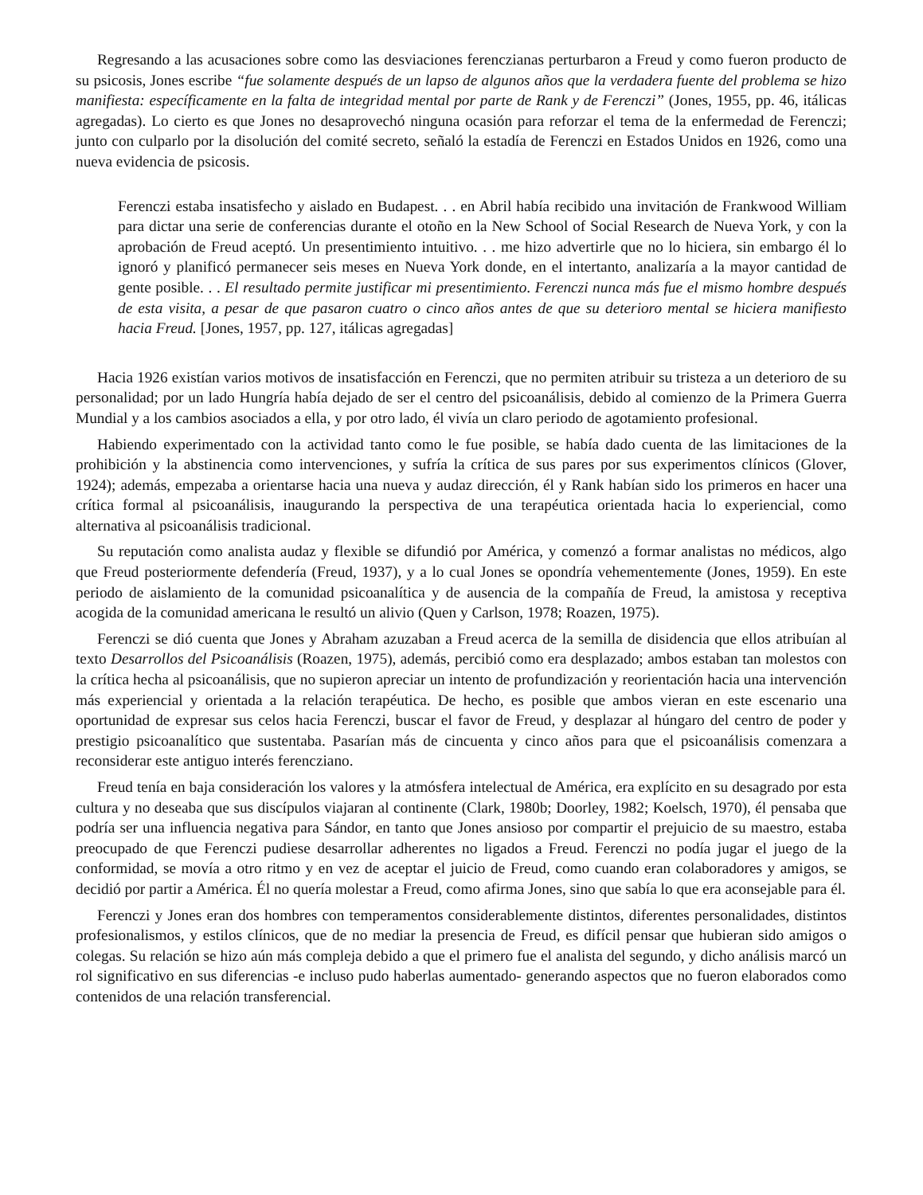Regresando a las acusaciones sobre como las desviaciones ferenczianas perturbaron a Freud y como fueron producto de su psicosis, Jones escribe “fue solamente después de un lapso de algunos años que la verdadera fuente del problema se hizo manifiesta: específicamente en la falta de integridad mental por parte de Rank y de Ferenczi” (Jones, 1955, pp. 46, itálicas agregadas). Lo cierto es que Jones no desaprovechó ninguna ocasión para reforzar el tema de la enfermedad de Ferenczi; junto con culparlo por la disolución del comité secreto, señaló la estadía de Ferenczi en Estados Unidos en 1926, como una nueva evidencia de psicosis.
Ferenczi estaba insatisfecho y aislado en Budapest. . . en Abril había recibido una invitación de Frankwood William para dictar una serie de conferencias durante el otoño en la New School of Social Research de Nueva York, y con la aprobación de Freud aceptó. Un presentimiento intuitivo. . . me hizo advertirle que no lo hiciera, sin embargo él lo ignoró y planificó permanecer seis meses en Nueva York donde, en el intertanto, analizaría a la mayor cantidad de gente posible. . . El resultado permite justificar mi presentimiento. Ferenczi nunca más fue el mismo hombre después de esta visita, a pesar de que pasaron cuatro o cinco años antes de que su deterioro mental se hiciera manifiesto hacia Freud. [Jones, 1957, pp. 127, itálicas agregadas]
Hacia 1926 existían varios motivos de insatisfacción en Ferenczi, que no permiten atribuir su tristeza a un deterioro de su personalidad; por un lado Hungría había dejado de ser el centro del psicoanálisis, debido al comienzo de la Primera Guerra Mundial y a los cambios asociados a ella, y por otro lado, él vivía un claro periodo de agotamiento profesional.
Habiendo experimentado con la actividad tanto como le fue posible, se había dado cuenta de las limitaciones de la prohibición y la abstinencia como intervenciones, y sufría la crítica de sus pares por sus experimentos clínicos (Glover, 1924); además, empezaba a orientarse hacia una nueva y audaz dirección, él y Rank habían sido los primeros en hacer una crítica formal al psicoanálisis, inaugurando la perspectiva de una terapéutica orientada hacia lo experiencial, como alternativa al psicoanálisis tradicional.
Su reputación como analista audaz y flexible se difundió por América, y comenzó a formar analistas no médicos, algo que Freud posteriormente defendería (Freud, 1937), y a lo cual Jones se opondría vehementemente (Jones, 1959). En este periodo de aislamiento de la comunidad psicoanalítica y de ausencia de la compañía de Freud, la amistosa y receptiva acogida de la comunidad americana le resultó un alivio (Quen y Carlson, 1978; Roazen, 1975).
Ferenczi se dió cuenta que Jones y Abraham azuzaban a Freud acerca de la semilla de disidencia que ellos atribuían al texto Desarrollos del Psicoanálisis (Roazen, 1975), además, percibió como era desplazado; ambos estaban tan molestos con la crítica hecha al psicoanálisis, que no supieron apreciar un intento de profundización y reorientación hacia una intervención más experiencial y orientada a la relación terapéutica. De hecho, es posible que ambos vieran en este escenario una oportunidad de expresar sus celos hacia Ferenczi, buscar el favor de Freud, y desplazar al húngaro del centro de poder y prestigio psicoanalítico que sustentaba. Pasarían más de cincuenta y cinco años para que el psicoanálisis comenzara a reconsiderar este antiguo interés ferencziano.
Freud tenía en baja consideración los valores y la atmósfera intelectual de América, era explícito en su desagrado por esta cultura y no deseaba que sus discípulos viajaran al continente (Clark, 1980b; Doorley, 1982; Koelsch, 1970), él pensaba que podría ser una influencia negativa para Sándor, en tanto que Jones ansioso por compartir el prejuicio de su maestro, estaba preocupado de que Ferenczi pudiese desarrollar adherentes no ligados a Freud. Ferenczi no podía jugar el juego de la conformidad, se movía a otro ritmo y en vez de aceptar el juicio de Freud, como cuando eran colaboradores y amigos, se decidió por partir a América. Él no quería molestar a Freud, como afirma Jones, sino que sabía lo que era aconsejable para él.
Ferenczi y Jones eran dos hombres con temperamentos considerablemente distintos, diferentes personalidades, distintos profesionalismos, y estilos clínicos, que de no mediar la presencia de Freud, es difícil pensar que hubieran sido amigos o colegas. Su relación se hizo aún más compleja debido a que el primero fue el analista del segundo, y dicho análisis marcó un rol significativo en sus diferencias -e incluso pudo haberlas aumentado- generando aspectos que no fueron elaborados como contenidos de una relación transferencial.